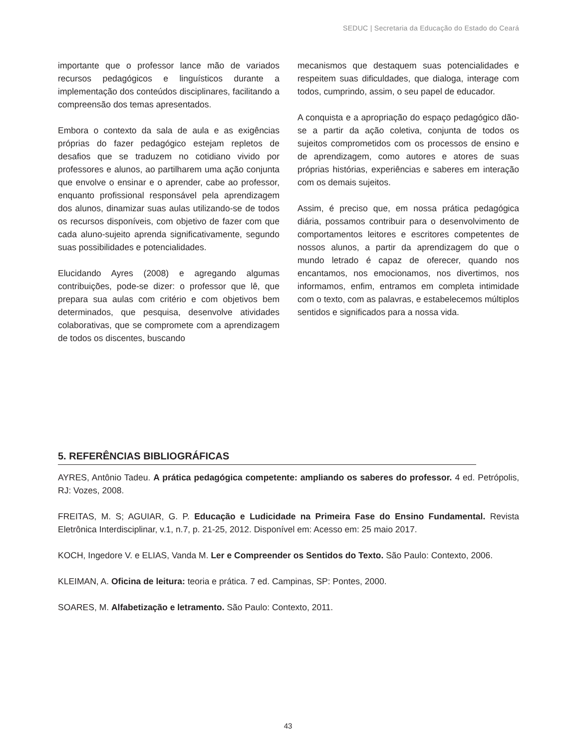SEDUC | Secretaria da Educação do Estado do Ceará
importante que o professor lance mão de variados recursos pedagógicos e linguísticos durante a implementação dos conteúdos disciplinares, facilitando a compreensão dos temas apresentados.
Embora o contexto da sala de aula e as exigências próprias do fazer pedagógico estejam repletos de desafios que se traduzem no cotidiano vivido por professores e alunos, ao partilharem uma ação conjunta que envolve o ensinar e o aprender, cabe ao professor, enquanto profissional responsável pela aprendizagem dos alunos, dinamizar suas aulas utilizando-se de todos os recursos disponíveis, com objetivo de fazer com que cada aluno-sujeito aprenda significativamente, segundo suas possibilidades e potencialidades.
Elucidando Ayres (2008) e agregando algumas contribuições, pode-se dizer: o professor que lê, que prepara sua aulas com critério e com objetivos bem determinados, que pesquisa, desenvolve atividades colaborativas, que se compromete com a aprendizagem de todos os discentes, buscando
mecanismos que destaquem suas potencialidades e respeitem suas dificuldades, que dialoga, interage com todos, cumprindo, assim, o seu papel de educador.
A conquista e a apropriação do espaço pedagógico dão-se a partir da ação coletiva, conjunta de todos os sujeitos comprometidos com os processos de ensino e de aprendizagem, como autores e atores de suas próprias histórias, experiências e saberes em interação com os demais sujeitos.
Assim, é preciso que, em nossa prática pedagógica diária, possamos contribuir para o desenvolvimento de comportamentos leitores e escritores competentes de nossos alunos, a partir da aprendizagem do que o mundo letrado é capaz de oferecer, quando nos encantamos, nos emocionamos, nos divertimos, nos informamos, enfim, entramos em completa intimidade com o texto, com as palavras, e estabelecemos múltiplos sentidos e significados para a nossa vida.
5. REFERÊNCIAS BIBLIOGRÁFICAS
AYRES, Antônio Tadeu. A prática pedagógica competente: ampliando os saberes do professor. 4 ed. Petrópolis, RJ: Vozes, 2008.
FREITAS, M. S; AGUIAR, G. P. Educação e Ludicidade na Primeira Fase do Ensino Fundamental. Revista Eletrônica Interdisciplinar, v.1, n.7, p. 21-25, 2012. Disponível em: Acesso em: 25 maio 2017.
KOCH, Ingedore V. e ELIAS, Vanda M. Ler e Compreender os Sentidos do Texto. São Paulo: Contexto, 2006.
KLEIMAN, A. Oficina de leitura: teoria e prática. 7 ed. Campinas, SP: Pontes, 2000.
SOARES, M. Alfabetização e letramento. São Paulo: Contexto, 2011.
43